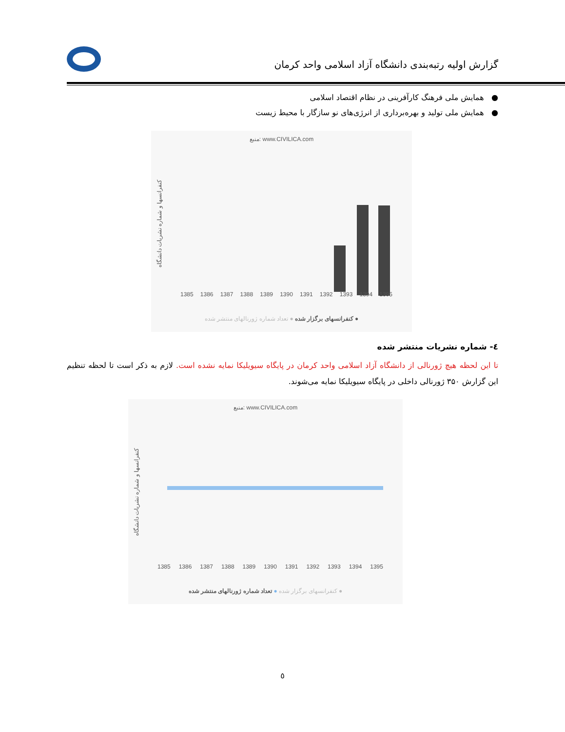گزارش اولیه رتبه‌بندی دانشگاه آزاد اسلامی واحد کرمان
● همایش ملی فرهنگ کارآفرینی در نظام اقتصاد اسلامی
● همایش ملی تولید و بهره‌برداری از انرژی‌های نو سازگار با محیط زیست
منبع: www.CIVILICA.com
کنفرانسها و شماره نشریات دانشگاه
1385 1386 1387 1388 1389 1390 1391 1392 1393 1394 1395
● کنفرانسهای برگزار شده ● تعداد شماره ژورنالهای منتشر شده
٤- شماره نشریات منتشر شده
تا این لحظه هیچ ژورنالی از دانشگاه آزاد اسلامی واحد کرمان در پایگاه سیویلیکا نمایه نشده است. لازم به ذکر است تا لحظه تنظیم این گزارش ۳۵۰ ژورنالی داخلی در پایگاه سیویلیکا نمایه می‌شوند.
منبع: www.CIVILICA.com
کنفرانسها و شماره نشریات دانشگاه
1385 1386 1387 1388 1389 1390 1391 1392 1393 1394 1395
● کنفرانسهای برگزار شده ● تعداد شماره ژورنالهای منتشر شده
٥